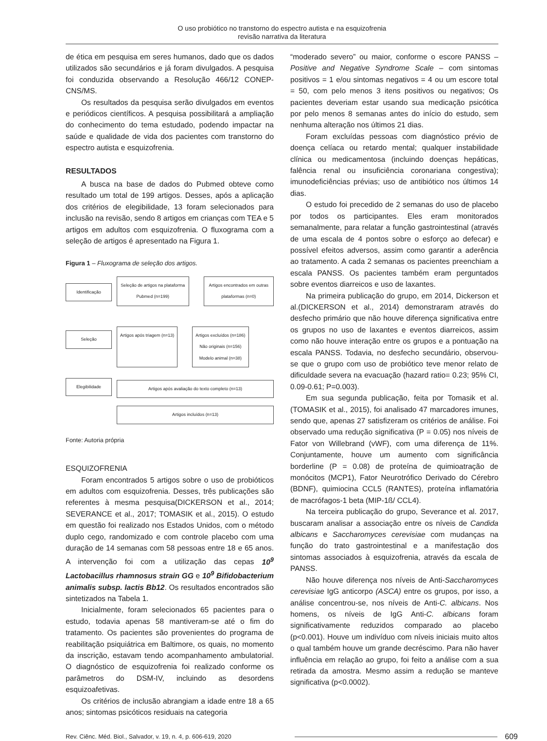O uso probiótico no transtorno do espectro autista e na esquizofrenia
revisão narrativa da literatura
de ética em pesquisa em seres humanos, dado que os dados utilizados são secundários e já foram divulgados. A pesquisa foi conduzida observando a Resolução 466/12 CONEP-CNS/MS.
Os resultados da pesquisa serão divulgados em eventos e periódicos científicos. A pesquisa possibilitará a ampliação do conhecimento do tema estudado, podendo impactar na saúde e qualidade de vida dos pacientes com transtorno do espectro autista e esquizofrenia.
RESULTADOS
A busca na base de dados do Pubmed obteve como resultado um total de 199 artigos. Desses, após a aplicação dos critérios de elegibilidade, 13 foram selecionados para inclusão na revisão, sendo 8 artigos em crianças com TEA e 5 artigos em adultos com esquizofrenia. O fluxograma com a seleção de artigos é apresentado na Figura 1.
Figura 1 – Fluxograma de seleção dos artigos.
Identificação
Seleção
Elegibilidade
Seleção de artigos na plataforma Pubmed (n=199)
Artigos encontrados em outras plataformas (n=0)
Artigos após triagem (n=13) Artigos excluídos (n=186)
Não originais (n=156)
Modelo animal (n=38)
Artigos após avaliação do texto completo (n=13)
Artigos incluídos (n=13)
Fonte: Autoria própria
ESQUIZOFRENIA
Foram encontrados 5 artigos sobre o uso de probióticos em adultos com esquizofrenia. Desses, três publicações são referentes à mesma pesquisa(DICKERSON et al., 2014; SEVERANCE et al., 2017; TOMASIK et al., 2015). O estudo em questão foi realizado nos Estados Unidos, com o método duplo cego, randomizado e com controle placebo com uma duração de 14 semanas com 58 pessoas entre 18 e 65 anos. A intervenção foi com a utilização das cepas 10<sup>9</sup> Lactobacillus rhamnosus strain GG e 10<sup>9</sup> Bifidobacterium animalis subsp. lactis Bb12. Os resultados encontrados são sintetizados na Tabela 1.
Inicialmente, foram selecionados 65 pacientes para o estudo, todavia apenas 58 mantiveram-se até o fim do tratamento. Os pacientes são provenientes do programa de reabilitação psiquiátrica em Baltimore, os quais, no momento da inscrição, estavam tendo acompanhamento ambulatorial. O diagnóstico de esquizofrenia foi realizado conforme os parâmetros do DSM-IV, incluindo as desordens esquizoafetivas.
Os critérios de inclusão abrangiam a idade entre 18 a 65 anos; sintomas psicóticos residuais na categoria
“moderado severo” ou maior, conforme o escore PANSS – Positive and Negative Syndrome Scale – com sintomas positivos = 1 e/ou sintomas negativos = 4 ou um escore total = 50, com pelo menos 3 itens positivos ou negativos; Os pacientes deveriam estar usando sua medicação psicótica por pelo menos 8 semanas antes do início do estudo, sem nenhuma alteração nos últimos 21 dias.
Foram excluídas pessoas com diagnóstico prévio de doença celíaca ou retardo mental; qualquer instabilidade clínica ou medicamentosa (incluindo doenças hepáticas, falência renal ou insuficiência coronariana congestiva); imunodeficiências prévias; uso de antibiótico nos últimos 14 dias.
O estudo foi precedido de 2 semanas do uso de placebo por todos os participantes. Eles eram monitorados semanalmente, para relatar a função gastrointestinal (através de uma escala de 4 pontos sobre o esforço ao defecar) e possível efeitos adversos, assim como garantir a aderência ao tratamento. A cada 2 semanas os pacientes preenchiam a escala PANSS. Os pacientes também eram perguntados sobre eventos diarreicos e uso de laxantes.
Na primeira publicação do grupo, em 2014, Dickerson et al.(DICKERSON et al., 2014) demonstraram através do desfecho primário que não houve diferença significativa entre os grupos no uso de laxantes e eventos diarreicos, assim como não houve interação entre os grupos e a pontuação na escala PANSS. Todavia, no desfecho secundário, observou-se que o grupo com uso de probiótico teve menor relato de dificuldade severa na evacuação (hazard ratio= 0.23; 95% CI, 0.09-0.61; P=0.003).
Em sua segunda publicação, feita por Tomasik et al.(TOMASIK et al., 2015), foi analisado 47 marcadores imunes, sendo que, apenas 27 satisfizeram os critérios de análise. Foi observado uma redução significativa (P = 0.05) nos níveis de Fator von Willebrand (vWF), com uma diferença de 11%. Conjuntamente, houve um aumento com significância borderline (P = 0.08) de proteína de quimioatração de monócitos (MCP1), Fator Neurotrófico Derivado do Cérebro (BDNF), quimiocina CCL5 (RANTES), proteína inflamatória de macrófagos-1 beta (MIP-1ß/ CCL4).
Na terceira publicação do grupo, Severance et al. 2017, buscaram analisar a associação entre os níveis de Candida albicans e Saccharomyces cerevisiae com mudanças na função do trato gastrointestinal e a manifestação dos sintomas associados à esquizofrenia, através da escala de PANSS.
Não houve diferença nos níveis de Anti-Saccharomyces cerevisiae IgG anticorpo (ASCA) entre os grupos, por isso, a análise concentrou-se, nos níveis de Anti-C. albicans. Nos homens, os níveis de IgG Anti-C. albicans foram significativamente reduzidos comparado ao placebo (p<0.001). Houve um indivíduo com níveis iniciais muito altos o qual também houve um grande decréscimo. Para não haver influência em relação ao grupo, foi feito a análise com a sua retirada da amostra. Mesmo assim a redução se manteve significativa (p<0.0002).
Rev. Ciênc. Méd. Biol., Salvador, v. 19, n. 4, p. 606-619, 2020 609